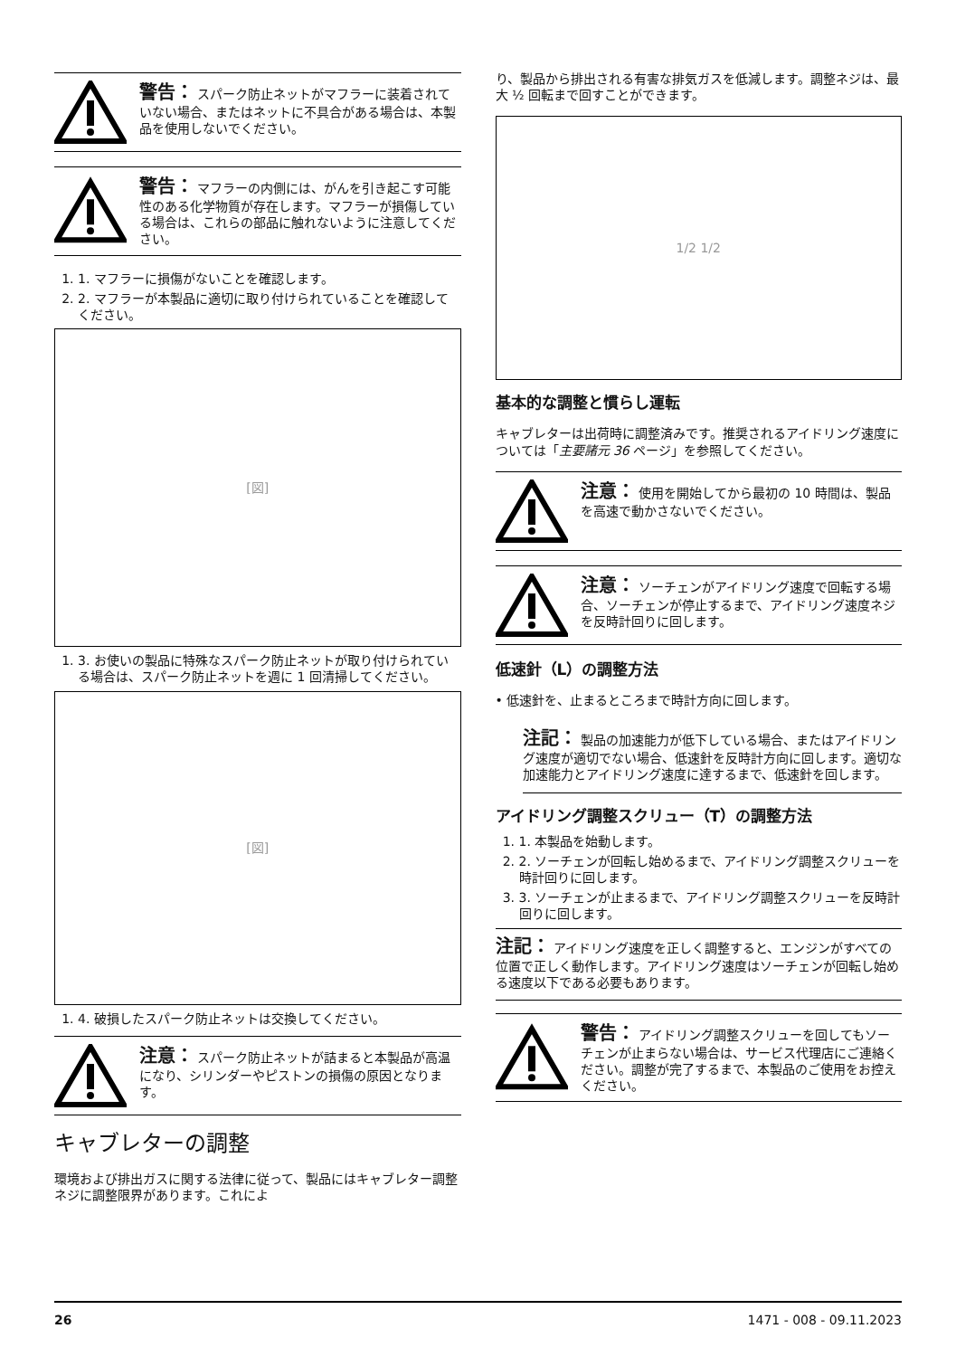警告： スパーク防止ネットがマフラーに装着されていない場合、またはネットに不具合がある場合は、本製品を使用しないでください。
警告： マフラーの内側には、がんを引き起こす可能性のある化学物質が存在します。マフラーが損傷している場合は、これらの部品に触れないように注意してください。
1. 1. マフラーに損傷がないことを確認します。
2. 2. マフラーが本製品に適切に取り付けられていることを確認してください。
[図]
1. 3. お使いの製品に特殊なスパーク防止ネットが取り付けられている場合は、スパーク防止ネットを週に 1 回清掃してください。
[図]
1. 4. 破損したスパーク防止ネットは交換してください。
注意： スパーク防止ネットが詰まると本製品が高温になり、シリンダーやピストンの損傷の原因となります。
キャブレターの調整
環境および排出ガスに関する法律に従って、製品にはキャブレター調整ネジに調整限界があります。これによ
り、製品から排出される有害な排気ガスを低減します。調整ネジは、最大 ½ 回転まで回すことができます。
1/2 1/2
基本的な調整と慣らし運転
キャブレターは出荷時に調整済みです。推奨されるアイドリング速度については「主要諸元 36 ページ」を参照してください。
注意： 使用を開始してから最初の 10 時間は、製品を高速で動かさないでください。
注意： ソーチェンがアイドリング速度で回転する場合、ソーチェンが停止するまで、アイドリング速度ネジを反時計回りに回します。
低速針（L）の調整方法
• 低速針を、止まるところまで時計方向に回します。
注記： 製品の加速能力が低下している場合、またはアイドリング速度が適切でない場合、低速針を反時計方向に回します。適切な加速能力とアイドリング速度に達するまで、低速針を回します。
アイドリング調整スクリュー（T）の調整方法
1. 1. 本製品を始動します。
2. 2. ソーチェンが回転し始めるまで、アイドリング調整スクリューを時計回りに回します。
3. 3. ソーチェンが止まるまで、アイドリング調整スクリューを反時計回りに回します。
注記： アイドリング速度を正しく調整すると、エンジンがすべての位置で正しく動作します。アイドリング速度はソーチェンが回転し始める速度以下である必要もあります。
警告： アイドリング調整スクリューを回してもソーチェンが止まらない場合は、サービス代理店にご連絡ください。調整が完了するまで、本製品のご使用をお控えください。
26 1471 - 008 - 09.11.2023